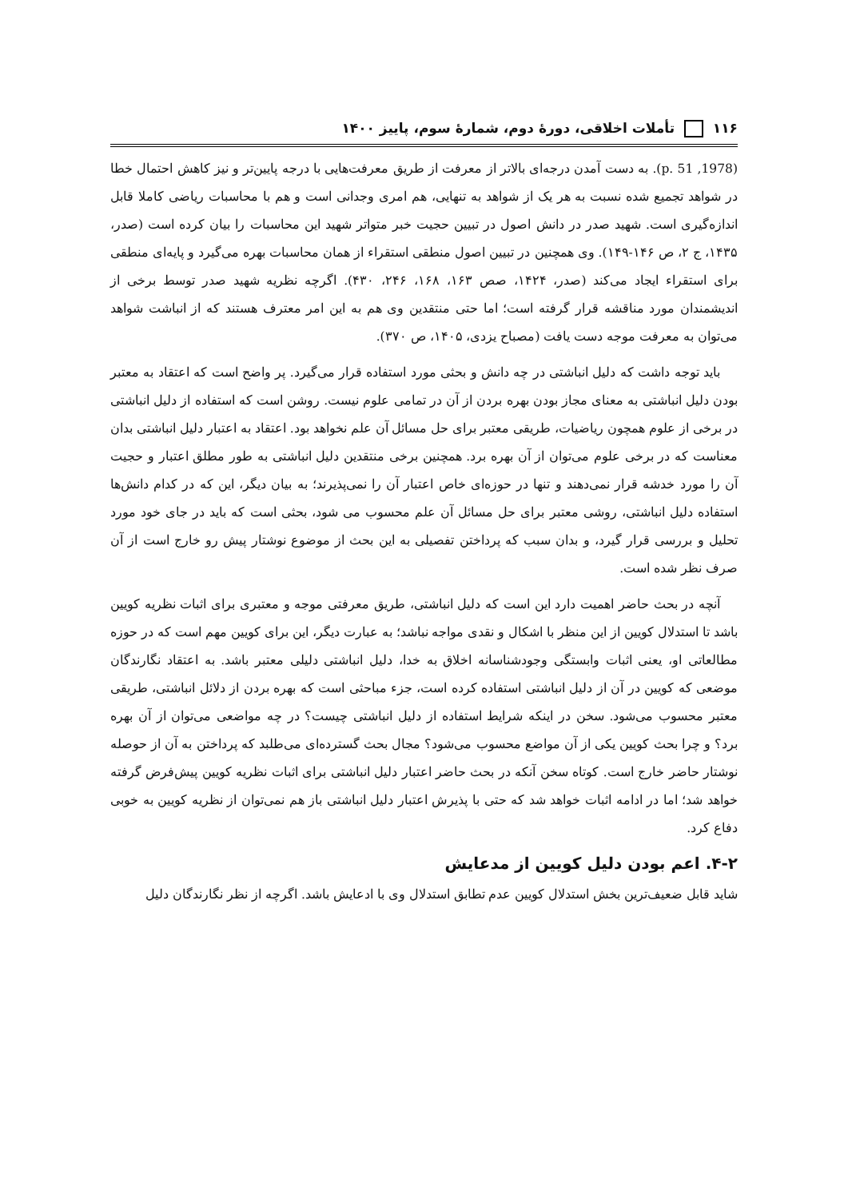۱۱۶ تأملات اخلاقی، دورهٔ دوم، شمارهٔ سوم، پاییز ۱۴۰۰
(1978, p. 51). به دست آمدن درجه‌ای بالاتر از معرفت از طریق معرفت‌هایی با درجه پایین‌تر و نیز کاهش احتمال خطا در شواهد تجمیع شده نسبت به هر یک از شواهد به تنهایی، هم امری وجدانی است و هم با محاسبات ریاضی کاملا قابل اندازه‌گیری است. شهید صدر در دانش اصول در تبیین حجیت خبر متواتر شهید این محاسبات را بیان کرده است (صدر، ۱۴۳۵، ج ۲، ص ۱۴۶-۱۴۹). وی همچنین در تبیین اصول منطقی استقراء از همان محاسبات بهره می‌گیرد و پایه‌ای منطقی برای استقراء ایجاد می‌کند (صدر، ۱۴۲۴، صص ۱۶۳، ۱۶۸، ۲۴۶، ۴۳۰). اگرچه نظریه شهید صدر توسط برخی از اندیشمندان مورد مناقشه قرار گرفته است؛ اما حتی منتقدین وی هم به این امر معترف هستند که از انباشت شواهد می‌توان به معرفت موجه دست یافت (مصباح یزدی، ۱۴۰۵، ص ۳۷۰).
باید توجه داشت که دلیل انباشتی در چه دانش و بحثی مورد استفاده قرار می‌گیرد. پر واضح است که اعتقاد به معتبر بودن دلیل انباشتی به معنای مجاز بودن بهره بردن از آن در تمامی علوم نیست. روشن است که استفاده از دلیل انباشتی در برخی از علوم همچون ریاضیات، طریقی معتبر برای حل مسائل آن علم نخواهد بود. اعتقاد به اعتبار دلیل انباشتی بدان معناست که در برخی علوم می‌توان از آن بهره برد. همچنین برخی منتقدین دلیل انباشتی به طور مطلق اعتبار و حجیت آن را مورد خدشه قرار نمی‌دهند و تنها در حوزه‌ای خاص اعتبار آن را نمی‌پذیرند؛ به بیان دیگر، این که در کدام دانش‌ها استفاده دلیل انباشتی، روشی معتبر برای حل مسائل آن علم محسوب می شود، بحثی است که باید در جای خود مورد تحلیل و بررسی قرار گیرد، و بدان سبب که پرداختن تفصیلی به این بحث از موضوع نوشتار پیش رو خارج است از آن صرف نظر شده است.
آنچه در بحث حاضر اهمیت دارد این است که دلیل انباشتی، طریق معرفتی موجه و معتبری برای اثبات نظریه کویین باشد تا استدلال کویین از این منظر با اشکال و نقدی مواجه نباشد؛ به عبارت دیگر، این برای کویین مهم است که در حوزه مطالعاتی او، یعنی اثبات وابستگی وجودشناسانه اخلاق به خدا، دلیل انباشتی دلیلی معتبر باشد. به اعتقاد نگارندگان موضعی که کویین در آن از دلیل انباشتی استفاده کرده است، جزء مباحثی است که بهره بردن از دلائل انباشتی، طریقی معتبر محسوب می‌شود. سخن در اینکه شرایط استفاده از دلیل انباشتی چیست؟ در چه مواضعی می‌توان از آن بهره برد؟ و چرا بحث کویین یکی از آن مواضع محسوب می‌شود؟ مجال بحث گسترده‌ای می‌طلبد که پرداختن به آن از حوصله نوشتار حاضر خارج است. کوتاه سخن آنکه در بحث حاضر اعتبار دلیل انباشتی برای اثبات نظریه کویین پیش‌فرض گرفته خواهد شد؛ اما در ادامه اثبات خواهد شد که حتی با پذیرش اعتبار دلیل انباشتی باز هم نمی‌توان از نظریه کویین به خوبی دفاع کرد.
۴-۲. اعم بودن دلیل کویین از مدعایش
شاید قابل ضعیف‌ترین بخش استدلال کویین عدم تطابق استدلال وی با ادعایش باشد. اگرچه از نظر نگارندگان دلیل